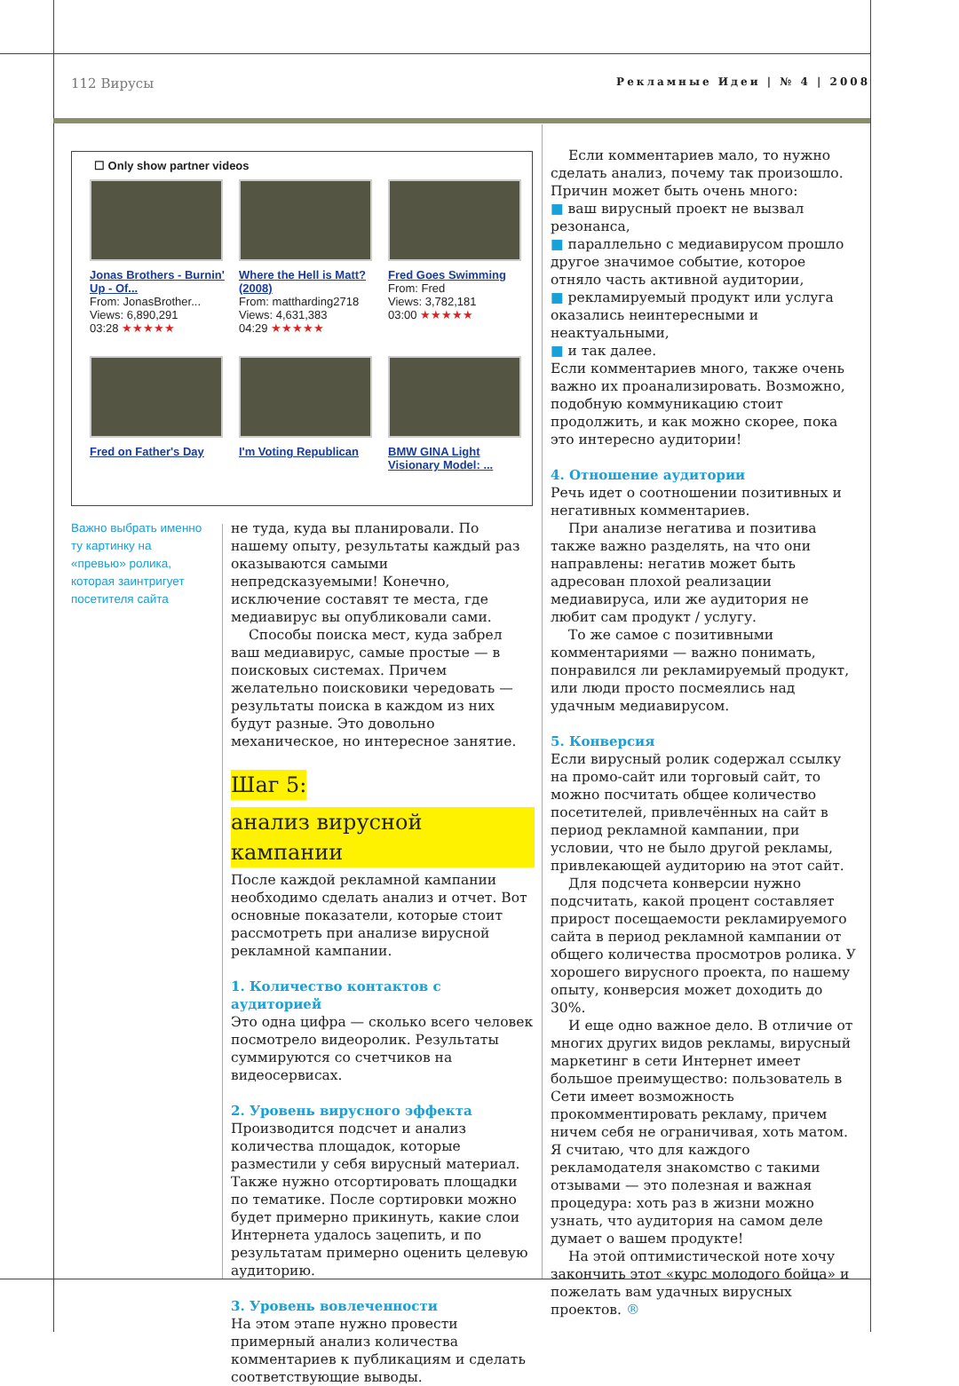112 Вирусы Рекламные Идеи | № 4 | 2008
☐ Only show partner videos
Jonas Brothers - Burnin' Up - Of...
From: JonasBrother...
Views: 6,890,291
03:28 ★★★★★
Where the Hell is Matt? (2008)
From: mattharding2718
Views: 4,631,383
04:29 ★★★★★
Fred Goes Swimming
From: Fred
Views: 3,782,181
03:00 ★★★★★
Fred on Father's Day
I'm Voting Republican
BMW GINA Light Visionary Model: ...
Важно выбрать именно ту картинку на «превью» ролика, которая заинтригует посетителя сайта
не туда, куда вы планировали. По нашему опыту, результаты каждый раз оказываются самыми непредсказуемыми! Конечно, исключение составят те места, где медиавирус вы опубликовали сами.
Способы поиска мест, куда забрел ваш медиавирус, самые простые — в поисковых системах. Причем желательно поисковики чередовать — результаты поиска в каждом из них будут разные. Это довольно механическое, но интересное занятие.
Шаг 5:
анализ вирусной кампании
После каждой рекламной кампании необходимо сделать анализ и отчет. Вот основные показатели, которые стоит рассмотреть при анализе вирусной рекламной кампании.
1. Количество контактов с аудиторией
Это одна цифра — сколько всего человек посмотрело видеоролик. Результаты суммируются со счетчиков на видеосервисах.
2. Уровень вирусного эффекта
Производится подсчет и анализ количества площадок, которые разместили у себя вирусный материал. Также нужно отсортировать площадки по тематике. После сортировки можно будет примерно прикинуть, какие слои Интернета удалось зацепить, и по результатам примерно оценить целевую аудиторию.
3. Уровень вовлеченности
На этом этапе нужно провести примерный анализ количества комментариев к публикациям и сделать соответствующие выводы.
Если комментариев мало, то нужно сделать анализ, почему так произошло. Причин может быть очень много:
■ ваш вирусный проект не вызвал резонанса,
■ параллельно с медиавирусом прошло другое значимое событие, которое отняло часть активной аудитории,
■ рекламируемый продукт или услуга оказались неинтересными и неактуальными,
■ и так далее.
Если комментариев много, также очень важно их проанализировать. Возможно, подобную коммуникацию стоит продолжить, и как можно скорее, пока это интересно аудитории!
4. Отношение аудитории
Речь идет о соотношении позитивных и негативных комментариев.
При анализе негатива и позитива также важно разделять, на что они направлены: негатив может быть адресован плохой реализации медиавируса, или же аудитория не любит сам продукт / услугу.
То же самое с позитивными комментариями — важно понимать, понравился ли рекламируемый продукт, или люди просто посмеялись над удачным медиавирусом.
5. Конверсия
Если вирусный ролик содержал ссылку на промо-сайт или торговый сайт, то можно посчитать общее количество посетителей, привлечённых на сайт в период рекламной кампании, при условии, что не было другой рекламы, привлекающей аудиторию на этот сайт.
Для подсчета конверсии нужно подсчитать, какой процент составляет прирост посещаемости рекламируемого сайта в период рекламной кампании от общего количества просмотров ролика. У хорошего вирусного проекта, по нашему опыту, конверсия может доходить до 30%.
И еще одно важное дело. В отличие от многих других видов рекламы, вирусный маркетинг в сети Интернет имеет большое преимущество: пользователь в Сети имеет возможность прокомментировать рекламу, причем ничем себя не ограничивая, хоть матом. Я считаю, что для каждого рекламодателя знакомство с такими отзывами — это полезная и важная процедура: хоть раз в жизни можно узнать, что аудитория на самом деле думает о вашем продукте!
На этой оптимистической ноте хочу закончить этот «курс молодого бойца» и пожелать вам удачных вирусных проектов. ®